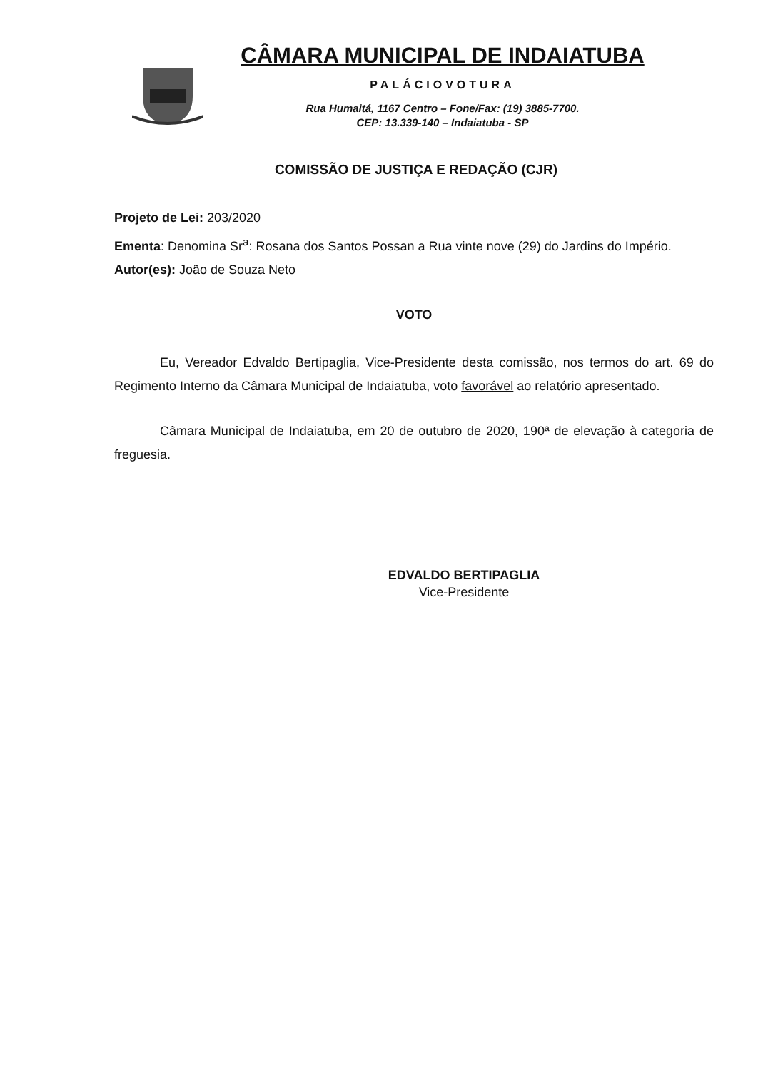CÂMARA MUNICIPAL DE INDAIATUBA
PALÁCIOVOTURA
Rua Humaitá, 1167 Centro – Fone/Fax: (19) 3885-7700.
CEP: 13.339-140 – Indaiatuba - SP
COMISSÃO DE JUSTIÇA E REDAÇÃO (CJR)
Projeto de Lei: 203/2020
Ementa: Denomina Sr<sup>a</sup>: Rosana dos Santos Possan a Rua vinte nove (29) do Jardins do Império.
Autor(es): João de Souza Neto
VOTO
Eu, Vereador Edvaldo Bertipaglia, Vice-Presidente desta comissão, nos termos do art. 69 do Regimento Interno da Câmara Municipal de Indaiatuba, voto favorável ao relatório apresentado.
Câmara Municipal de Indaiatuba, em 20 de outubro de 2020, 190ª de elevação à categoria de freguesia.
EDVALDO BERTIPAGLIA
Vice-Presidente